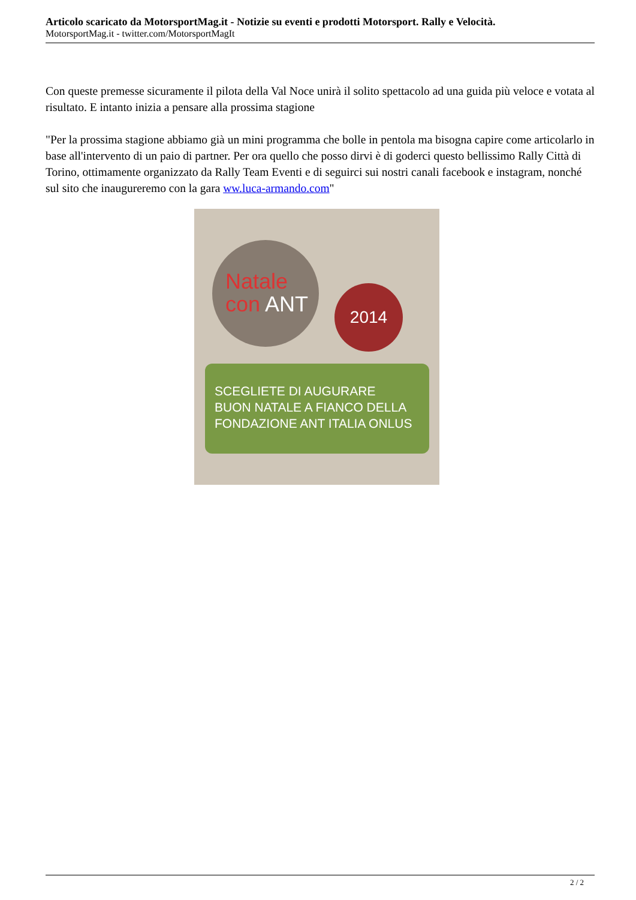Articolo scaricato da MotorsportMag.it - Notizie su eventi e prodotti Motorsport. Rally e Velocità.
MotorsportMag.it - twitter.com/MotorsportMagIt
Con queste premesse sicuramente il pilota della Val Noce unirà il solito spettacolo ad una guida più veloce e votata al risultato. E intanto inizia a pensare alla prossima stagione
"Per la prossima stagione abbiamo già un mini programma che bolle in pentola ma bisogna capire come articolarlo in base all'intervento di un paio di partner. Per ora quello che posso dirvi è di goderci questo bellissimo Rally Città di Torino, ottimamente organizzato da Rally Team Eventi e di seguirci sui nostri canali facebook e instagram, nonché sul sito che inaugureremo con la gara ww.luca-armando.com"
Natale
con ANT
2014
SCEGLIETE DI AUGURARE
BUON NATALE A FIANCO DELLA
FONDAZIONE ANT ITALIA ONLUS
2 / 2